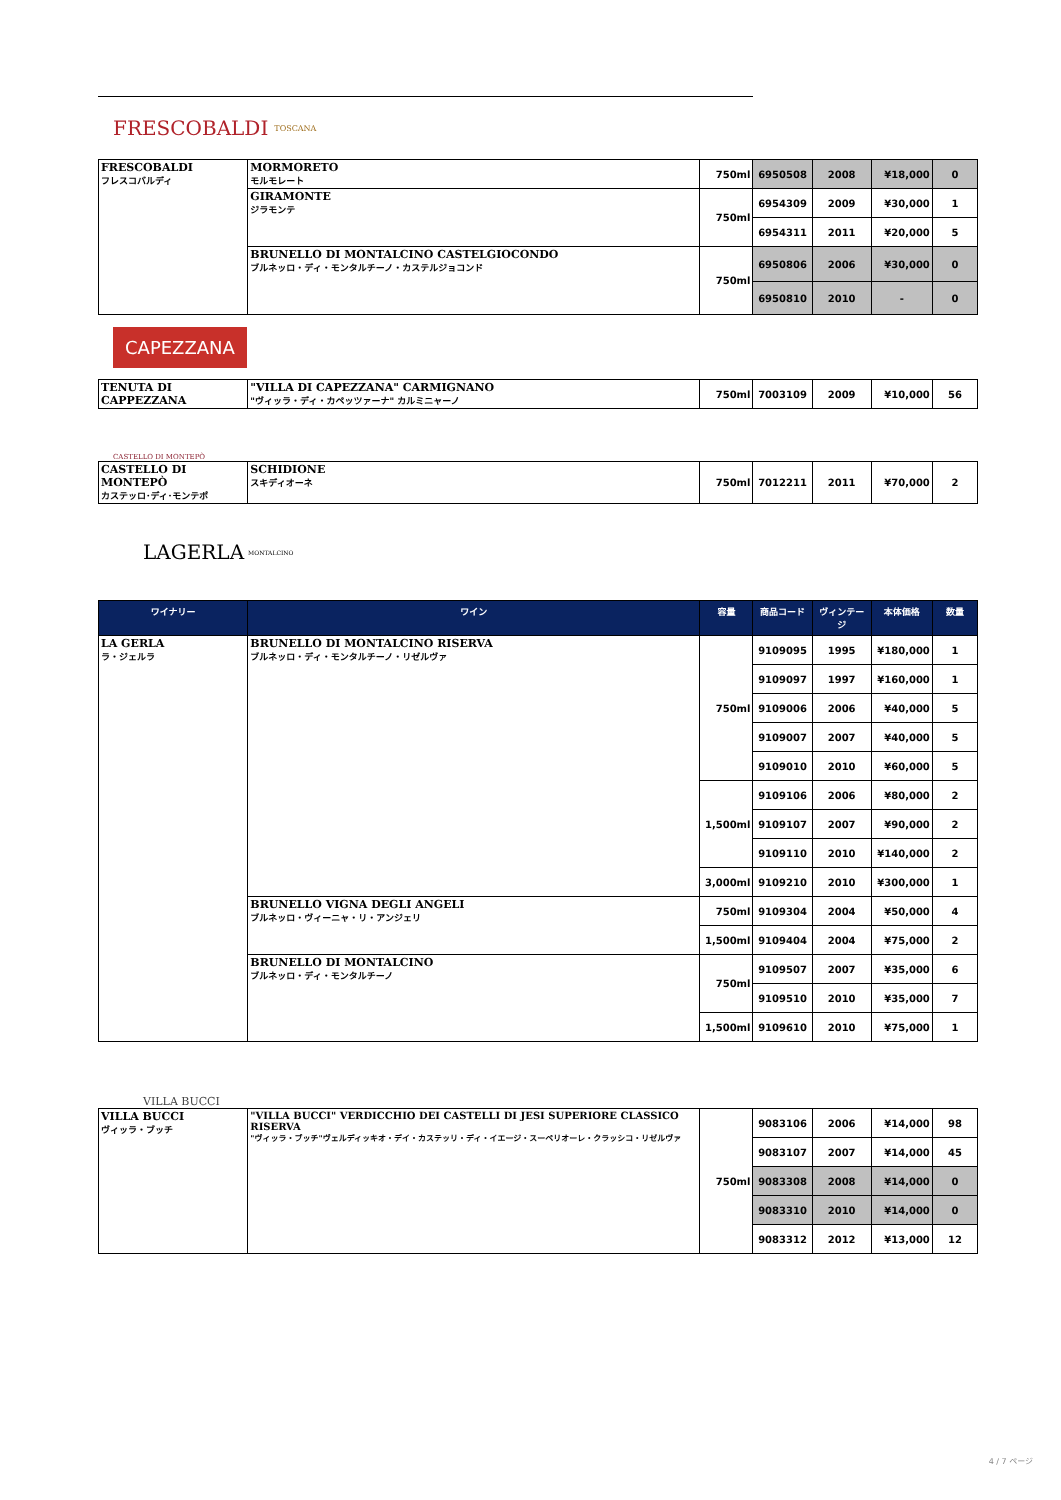FRESCOBALDI TOSCANA
| FRESCOBALDI フレスコバルディ | MORMORETO モルモレート | 750ml | 6950508 | 2008 | ¥18,000 | 0 |
| | GIRAMONTE ジラモンテ | 750ml | 6954309 | 2009 | ¥30,000 | 1 |
| | | | 6954311 | 2011 | ¥20,000 | 5 |
| | BRUNELLO DI MONTALCINO CASTELGIOCONDO ブルネッロ・ディ・モンタルチーノ・カステルジョコンド | 750ml | 6950806 | 2006 | ¥30,000 | 0 |
| | | | 6950810 | 2010 | - | 0 |
CAPEZZANA
| TENUTA DI CAPPEZZANA | "VILLA DI CAPEZZANA" CARMIGNANO "ヴィッラ・ディ・カペッツァーナ" カルミニャーノ | 750ml | 7003109 | 2009 | ¥10,000 | 56 |
CASTELLO DI MONTEPÒ
| CASTELLO DI MONTEPÒ カステッロ･ディ･モンテポ | SCHIDIONE スキディオーネ | 750ml | 7012211 | 2011 | ¥70,000 | 2 |
LAGERLA MONTALCINO
| ワイナリー | ワイン | 容量 | 商品コード | ヴィンテージ | 本体価格 | 数量 |
| --- | --- | --- | --- | --- | --- | --- |
| LA GERLA ラ・ジェルラ | BRUNELLO DI MONTALCINO RISERVA ブルネッロ・ディ・モンタルチーノ・リゼルヴァ | 750ml | 9109095 | 1995 | ¥180,000 | 1 |
| | | | 9109097 | 1997 | ¥160,000 | 1 |
| | | | 9109006 | 2006 | ¥40,000 | 5 |
| | | | 9109007 | 2007 | ¥40,000 | 5 |
| | | | 9109010 | 2010 | ¥60,000 | 5 |
| | | 1,500ml | 9109106 | 2006 | ¥80,000 | 2 |
| | | | 9109107 | 2007 | ¥90,000 | 2 |
| | | | 9109110 | 2010 | ¥140,000 | 2 |
| | | 3,000ml | 9109210 | 2010 | ¥300,000 | 1 |
| | BRUNELLO VIGNA DEGLI ANGELI ブルネッロ・ヴィーニャ・リ・アンジェリ | 750ml | 9109304 | 2004 | ¥50,000 | 4 |
| | | 1,500ml | 9109404 | 2004 | ¥75,000 | 2 |
| | BRUNELLO DI MONTALCINO ブルネッロ・ディ・モンタルチーノ | 750ml | 9109507 | 2007 | ¥35,000 | 6 |
| | | | 9109510 | 2010 | ¥35,000 | 7 |
| | | 1,500ml | 9109610 | 2010 | ¥75,000 | 1 |
VILLA BUCCI
| VILLA BUCCI ヴィッラ・ブッチ | "VILLA BUCCI" VERDICCHIO DEI CASTELLI DI JESI SUPERIORE CLASSICO RISERVA "ヴィッラ・ブッチ"ヴェルディッキオ・デイ・カステッリ・ディ・イエージ・スーペリオーレ・クラッシコ・リゼルヴァ | 750ml | 9083106 | 2006 | ¥14,000 | 98 |
| | | | 9083107 | 2007 | ¥14,000 | 45 |
| | | | 9083308 | 2008 | ¥14,000 | 0 |
| | | | 9083310 | 2010 | ¥14,000 | 0 |
| | | | 9083312 | 2012 | ¥13,000 | 12 |
4 / 7 ページ